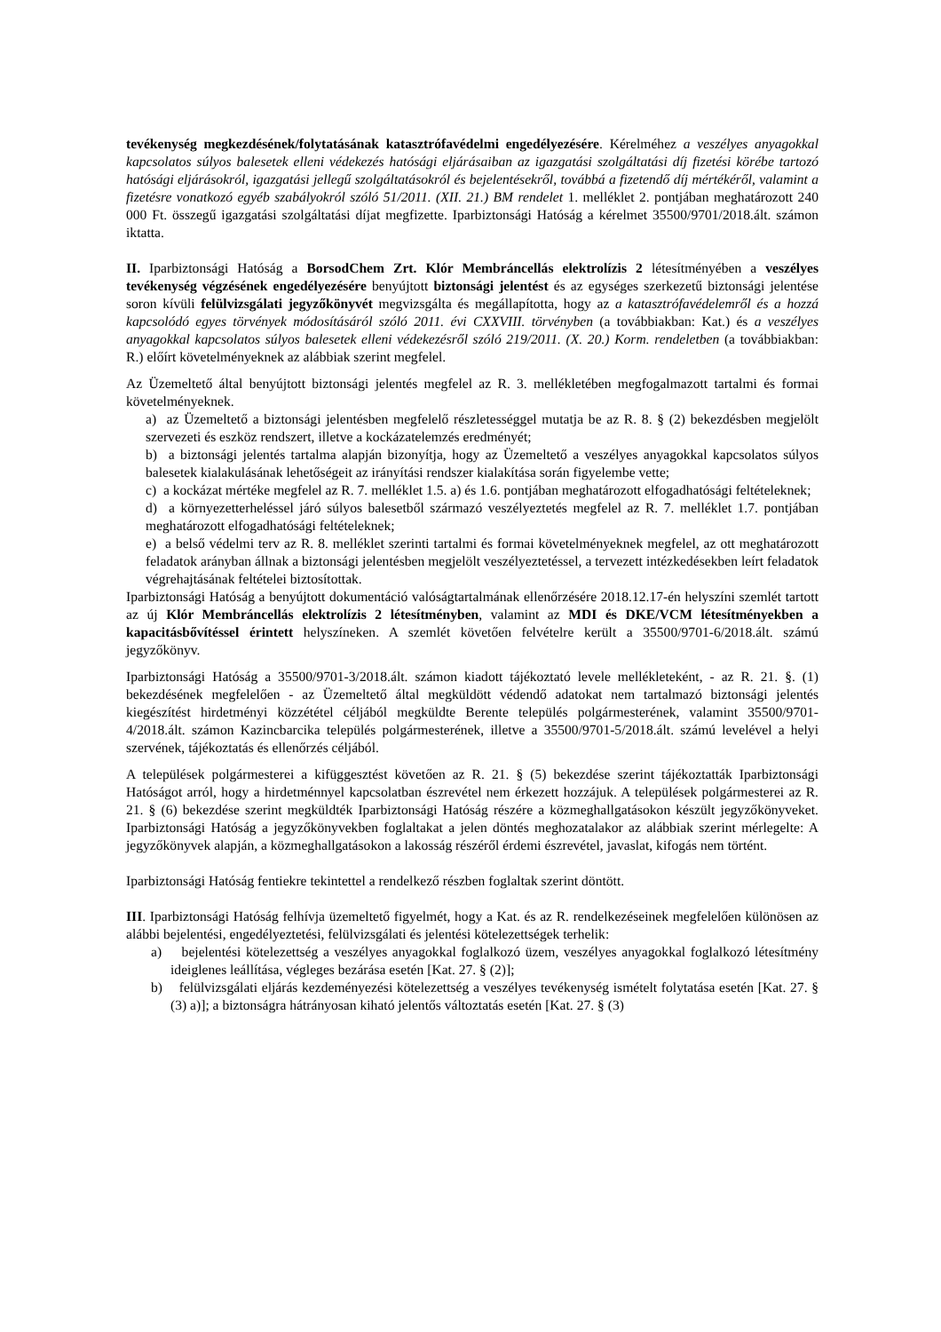tevékenység megkezdésének/folytatásának katasztrófavédelmi engedélyezésére. Kérelméhez a veszélyes anyagokkal kapcsolatos súlyos balesetek elleni védekezés hatósági eljárásaiban az igazgatási szolgáltatási díj fizetési körébe tartozó hatósági eljárásokról, igazgatási jellegű szolgáltatásokról és bejelentésekről, továbbá a fizetendő díj mértékéről, valamint a fizetésre vonatkozó egyéb szabályokról szóló 51/2011. (XII. 21.) BM rendelet 1. melléklet 2. pontjában meghatározott 240 000 Ft. összegű igazgatási szolgáltatási díjat megfizette. Iparbiztonsági Hatóság a kérelmet 35500/9701/2018.ált. számon iktatta.
II. Iparbiztonsági Hatóság a BorsodChem Zrt. Klór Membráncellás elektrolízis 2 létesítményében a veszélyes tevékenység végzésének engedélyezésére benyújtott biztonsági jelentést és az egységes szerkezetű biztonsági jelentése soron kívüli felülvizsgálati jegyzőkönyvét megvizsgálta és megállapította, hogy az a katasztrófavédelemről és a hozzá kapcsolódó egyes törvények módosításáról szóló 2011. évi CXXVIII. törvényben (a továbbiakban: Kat.) és a veszélyes anyagokkal kapcsolatos súlyos balesetek elleni védekezésről szóló 219/2011. (X. 20.) Korm. rendeletben (a továbbiakban: R.) előírt követelményeknek az alábbiak szerint megfelel.
Az Üzemeltető által benyújtott biztonsági jelentés megfelel az R. 3. mellékletében megfogalmazott tartalmi és formai követelményeknek.
a) az Üzemeltető a biztonsági jelentésben megfelelő részletességgel mutatja be az R. 8. § (2) bekezdésben megjelölt szervezeti és eszköz rendszert, illetve a kockázatelemzés eredményét;
b) a biztonsági jelentés tartalma alapján bizonyítja, hogy az Üzemeltető a veszélyes anyagokkal kapcsolatos súlyos balesetek kialakulásának lehetőségeit az irányítási rendszer kialakítása során figyelembe vette;
c) a kockázat mértéke megfelel az R. 7. melléklet 1.5. a) és 1.6. pontjában meghatározott elfogadhatósági feltételeknek;
d) a környezetterheléssel járó súlyos balesetből származó veszélyeztetés megfelel az R. 7. melléklet 1.7. pontjában meghatározott elfogadhatósági feltételeknek;
e) a belső védelmi terv az R. 8. melléklet szerinti tartalmi és formai követelményeknek megfelel, az ott meghatározott feladatok arányban állnak a biztonsági jelentésben megjelölt veszélyeztetéssel, a tervezett intézkedésekben leírt feladatok végrehajtásának feltételei biztosítottak.
Iparbiztonsági Hatóság a benyújtott dokumentáció valóságtartalmának ellenőrzésére 2018.12.17-én helyszíni szemlét tartott az új Klór Membráncellás elektrolízis 2 létesítményben, valamint az MDI és DKE/VCM létesítményekben a kapacitásbővítéssel érintett helyszíneken. A szemlét követően felvételre került a 35500/9701-6/2018.ált. számú jegyzőkönyv.
Iparbiztonsági Hatóság a 35500/9701-3/2018.ált. számon kiadott tájékoztató levele mellékleteként, - az R. 21. §. (1) bekezdésének megfelelően - az Üzemeltető által megküldött védendő adatokat nem tartalmazó biztonsági jelentés kiegészítést hirdetményi közzététel céljából megküldte Berente település polgármesterének, valamint 35500/9701-4/2018.ált. számon Kazincbarcika település polgármesterének, illetve a 35500/9701-5/2018.ált. számú levelével a helyi szervének, tájékoztatás és ellenőrzés céljából.
A települések polgármesterei a kifüggesztést követően az R. 21. § (5) bekezdése szerint tájékoztatták Iparbiztonsági Hatóságot arról, hogy a hirdetménnyel kapcsolatban észrevétel nem érkezett hozzájuk. A települések polgármesterei az R. 21. § (6) bekezdése szerint megküldték Iparbiztonsági Hatóság részére a közmeghallgatásokon készült jegyzőkönyveket. Iparbiztonsági Hatóság a jegyzőkönyvekben foglaltakat a jelen döntés meghozatalakor az alábbiak szerint mérlegelte: A jegyzőkönyvek alapján, a közmeghallgatásokon a lakosság részéről érdemi észrevétel, javaslat, kifogás nem történt.
Iparbiztonsági Hatóság fentiekre tekintettel a rendelkező részben foglaltak szerint döntött.
III. Iparbiztonsági Hatóság felhívja üzemeltető figyelmét, hogy a Kat. és az R. rendelkezéseinek megfelelően különösen az alábbi bejelentési, engedélyeztetési, felülvizsgálati és jelentési kötelezettségek terhelik:
a) bejelentési kötelezettség a veszélyes anyagokkal foglalkozó üzem, veszélyes anyagokkal foglalkozó létesítmény ideiglenes leállítása, végleges bezárása esetén [Kat. 27. § (2)];
b) felülvizsgálati eljárás kezdeményezési kötelezettség a veszélyes tevékenység ismételt folytatása esetén [Kat. 27. § (3) a)]; a biztonságra hátrányosan kiható jelentős változtatás esetén [Kat. 27. § (3)